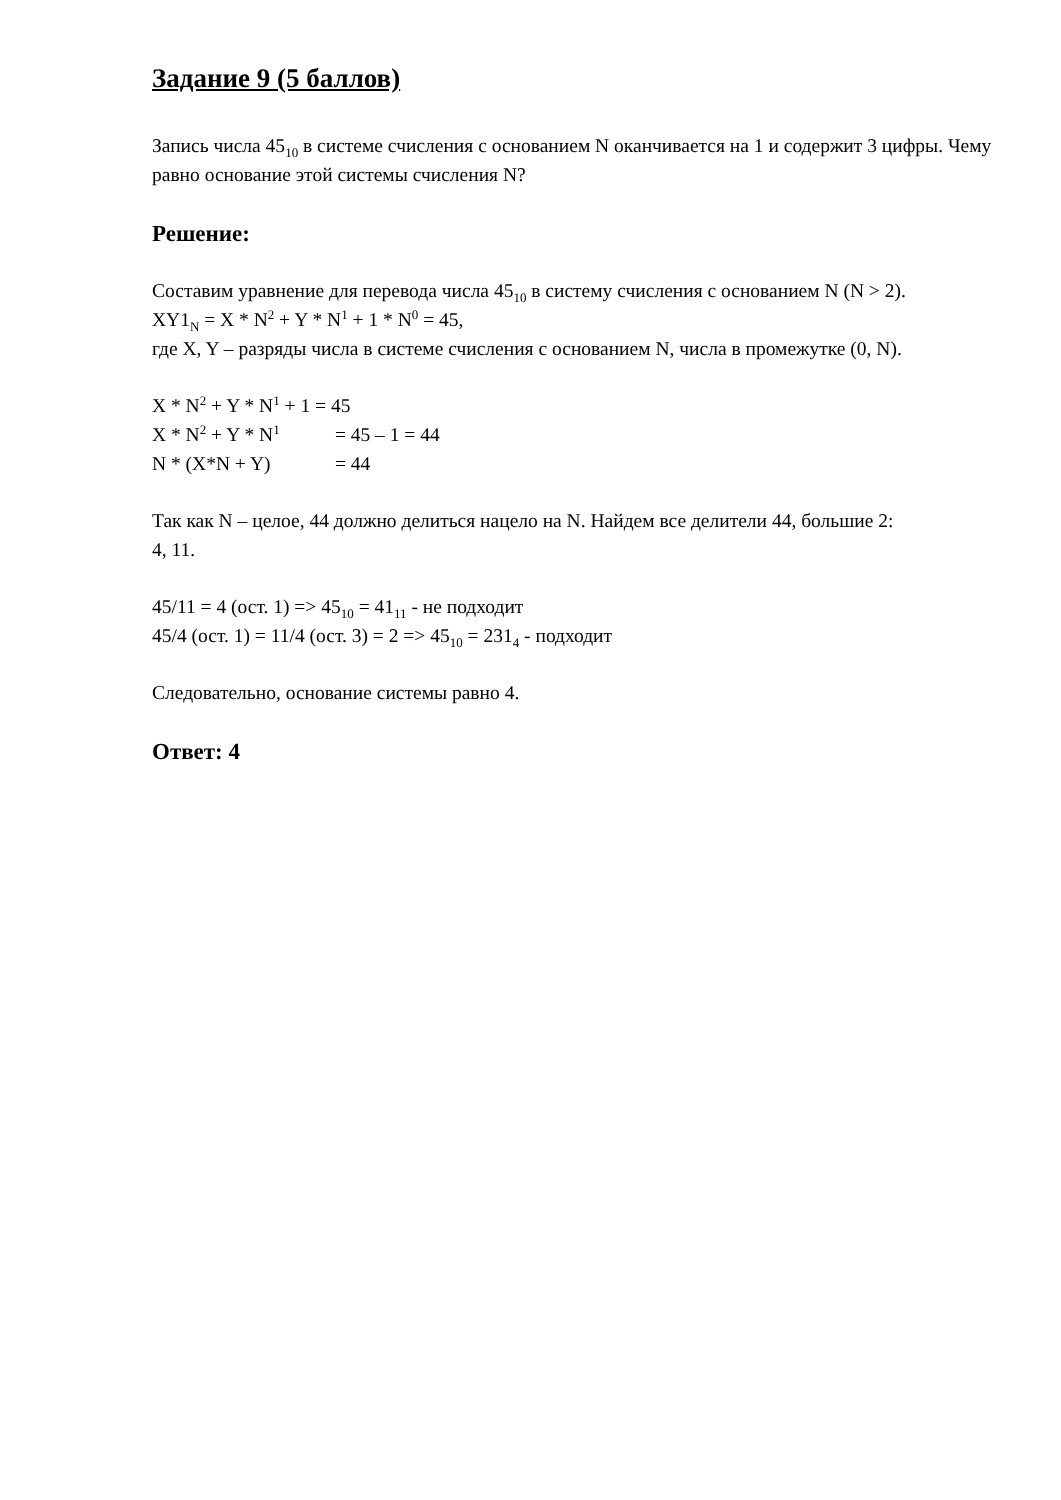Задание 9 (5 баллов)
Запись числа 45<sub>10</sub> в системе счисления с основанием N оканчивается на 1 и содержит 3 цифры. Чему равно основание этой системы счисления N?
Решение:
Составим уравнение для перевода числа 45<sub>10</sub> в систему счисления с основанием N (N > 2).
XY1<sub>N</sub> = X * N<sup>2</sup> + Y * N<sup>1</sup> + 1 * N<sup>0</sup> = 45,
где X, Y – разряды числа в системе счисления с основанием N, числа в промежутке (0, N).
X * N<sup>2</sup> + Y * N<sup>1</sup> + 1 = 45
X * N<sup>2</sup> + Y * N<sup>1</sup> = 45 – 1 = 44
N * (X*N + Y) = 44
Так как N – целое, 44 должно делиться нацело на N. Найдем все делители 44, большие 2:
4, 11.
45/11 = 4 (ост. 1) => 45<sub>10</sub> = 41<sub>11</sub> - не подходит
45/4 (ост. 1) = 11/4 (ост. 3) = 2 => 45<sub>10</sub> = 231<sub>4</sub> - подходит
Следовательно, основание системы равно 4.
Ответ: 4